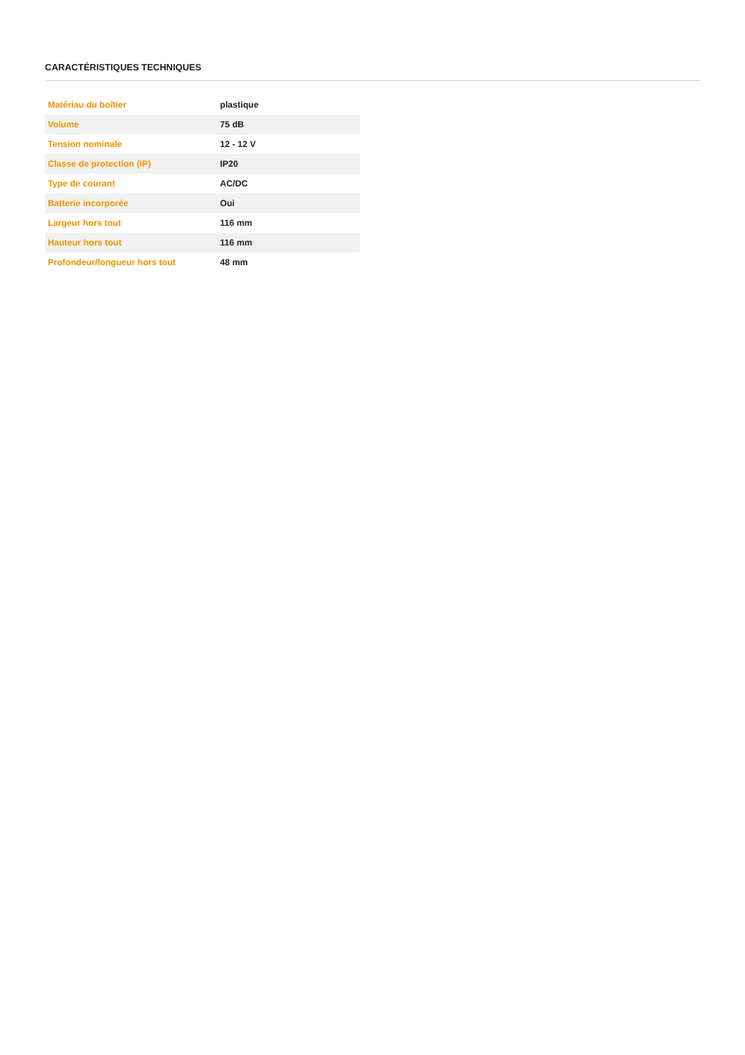CARACTÉRISTIQUES TECHNIQUES
| Matériau du boîtier | plastique |
| Volume | 75 dB |
| Tension nominale | 12 - 12 V |
| Classe de protection (IP) | IP20 |
| Type de courant | AC/DC |
| Batterie incorporée | Oui |
| Largeur hors tout | 116 mm |
| Hauteur hors tout | 116 mm |
| Profondeur/longueur hors tout | 48 mm |